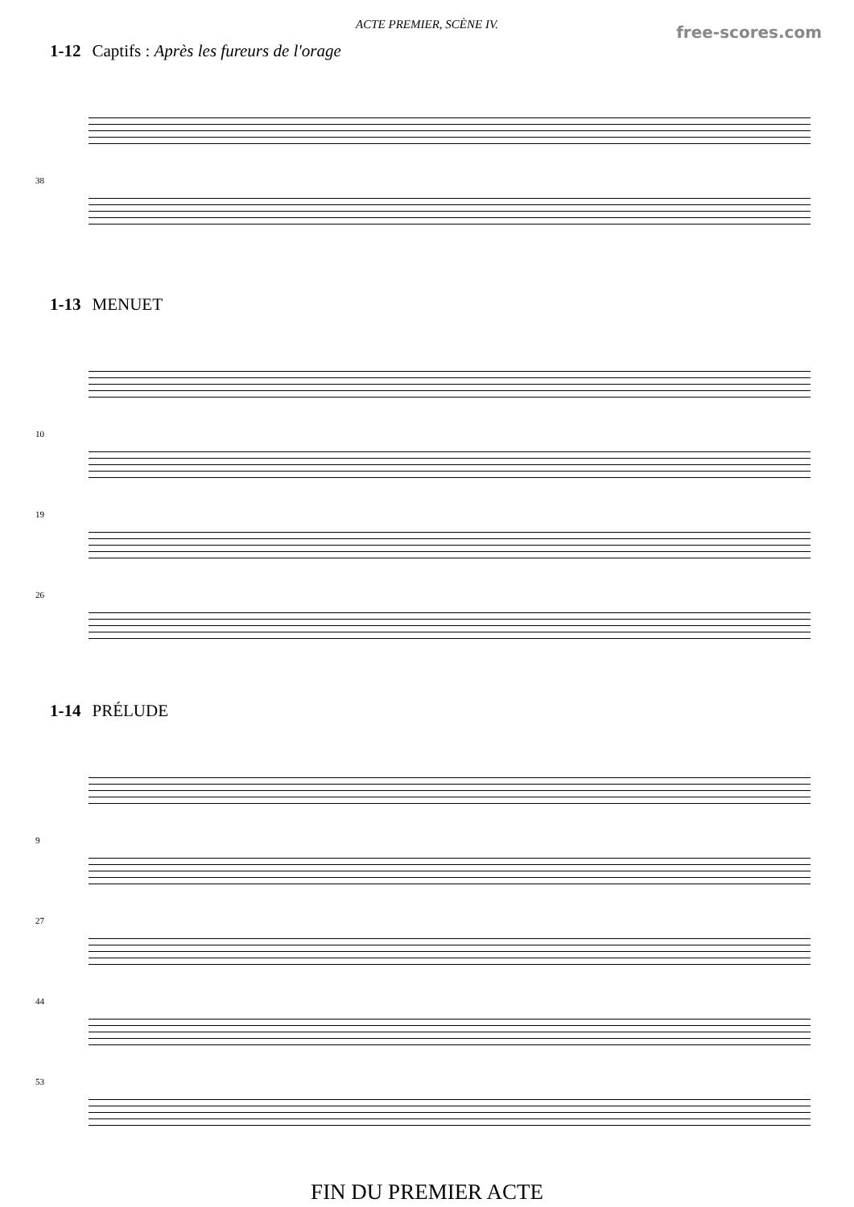free-scores.com
ACTE PREMIER, SCÈNE IV.
1-12 Captifs : Après les fureurs de l'orage
38
1-13 MENUET
10
19
26
1-14 PRÉLUDE
9
27
44
53
FIN DU PREMIER ACTE